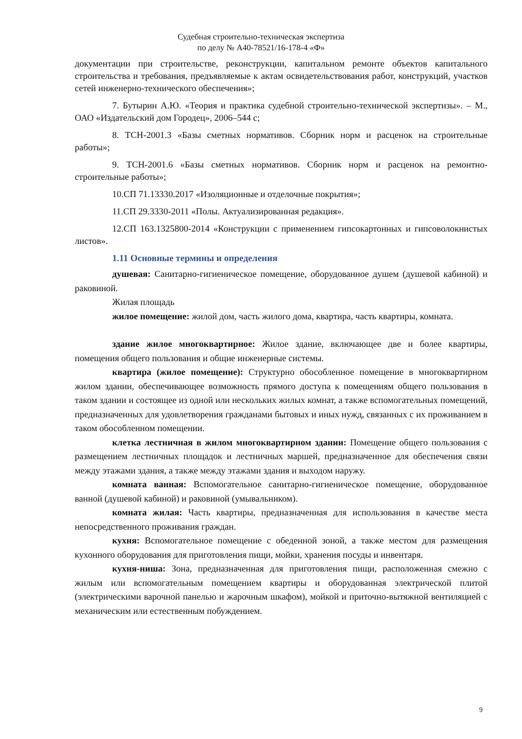Судебная строительно-техническая экспертиза
по делу № А40-78521/16-178-4 «Ф»
документации при строительстве, реконструкции, капитальном ремонте объектов капитального строительства и требования, предъявляемые к актам освидетельствования работ, конструкций, участков сетей инженерно-технического обеспечения»;
7. Бутырин А.Ю. «Теория и практика судебной строительно-технической экспертизы». – М., ОАО «Издательский дом Городец», 2006–544 с;
8. ТСН-2001.3 «Базы сметных нормативов. Сборник норм и расценок на строительные работы»;
9. ТСН-2001.6 «Базы сметных нормативов. Сборник норм и расценок на ремонтно-строительные работы»;
10.СП 71.13330.2017 «Изоляционные и отделочные покрытия»;
11.СП 29.3330-2011 «Полы. Актуализированная редакция».
12.СП 163.1325800-2014 «Конструкции с применением гипсокартонных и гипсоволокнистых листов».
1.11 Основные термины и определения
душевая: Санитарно-гигиеническое помещение, оборудованное душем (душевой кабиной) и раковиной.
Жилая площадь
жилое помещение: жилой дом, часть жилого дома, квартира, часть квартиры, комната.
здание жилое многоквартирное: Жилое здание, включающее две и более квартиры, помещения общего пользования и общие инженерные системы.
квартира (жилое помещение): Структурно обособленное помещение в многоквартирном жилом здании, обеспечивающее возможность прямого доступа к помещениям общего пользования в таком здании и состоящее из одной или нескольких жилых комнат, а также вспомогательных помещений, предназначенных для удовлетворения гражданами бытовых и иных нужд, связанных с их проживанием в таком обособленном помещении.
клетка лестничная в жилом многоквартирном здании: Помещение общего пользования с размещением лестничных площадок и лестничных маршей, предназначенное для обеспечения связи между этажами здания, а также между этажами здания и выходом наружу.
комната ванная: Вспомогательное санитарно-гигиеническое помещение, оборудованное ванной (душевой кабиной) и раковиной (умывальником).
комната жилая: Часть квартиры, предназначенная для использования в качестве места непосредственного проживания граждан.
кухня: Вспомогательное помещение с обеденной зоной, а также местом для размещения кухонного оборудования для приготовления пищи, мойки, хранения посуды и инвентаря.
кухня-ниша: Зона, предназначенная для приготовления пищи, расположенная смежно с жилым или вспомогательным помещением квартиры и оборудованная электрической плитой (электрическими варочной панелью и жарочным шкафом), мойкой и приточно-вытяжной вентиляцией с механическим или естественным побуждением.
9